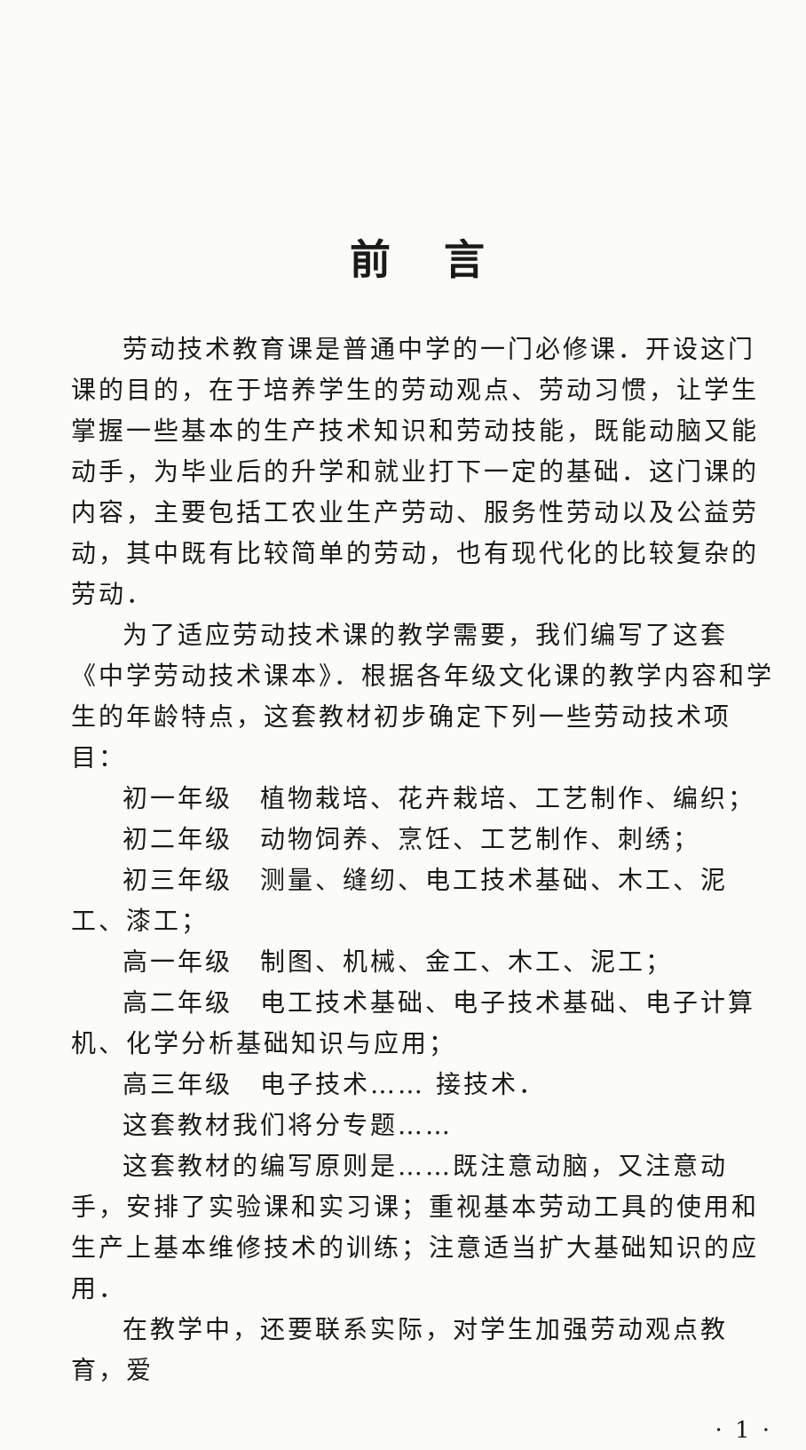前言
劳动技术教育课是普通中学的一门必修课．开设这门课的目的，在于培养学生的劳动观点、劳动习惯，让学生掌握一些基本的生产技术知识和劳动技能，既能动脑又能动手，为毕业后的升学和就业打下一定的基础．这门课的内容，主要包括工农业生产劳动、服务性劳动以及公益劳动，其中既有比较简单的劳动，也有现代化的比较复杂的劳动．
为了适应劳动技术课的教学需要，我们编写了这套《中学劳动技术课本》．根据各年级文化课的教学内容和学生的年龄特点，这套教材初步确定下列一些劳动技术项目：
初一年级　植物栽培、花卉栽培、工艺制作、编织；
初二年级　动物饲养、烹饪、工艺制作、刺绣；
初三年级　测量、缝纫、电工技术基础、木工、泥工、漆工；
高一年级　制图、机械、金工、木工、泥工；
高二年级　电工技术基础、电子技术基础、电子计算机、化学分析基础知识与应用；
高三年级　电子技术…… 接技术．
这套教材我们将分专题……
这套教材的编写原则是……既注意动脑，又注意动手，安排了实验课和实习课；重视基本劳动工具的使用和生产上基本维修技术的训练；注意适当扩大基础知识的应用．
在教学中，还要联系实际，对学生加强劳动观点教育，爱
· 1 ·